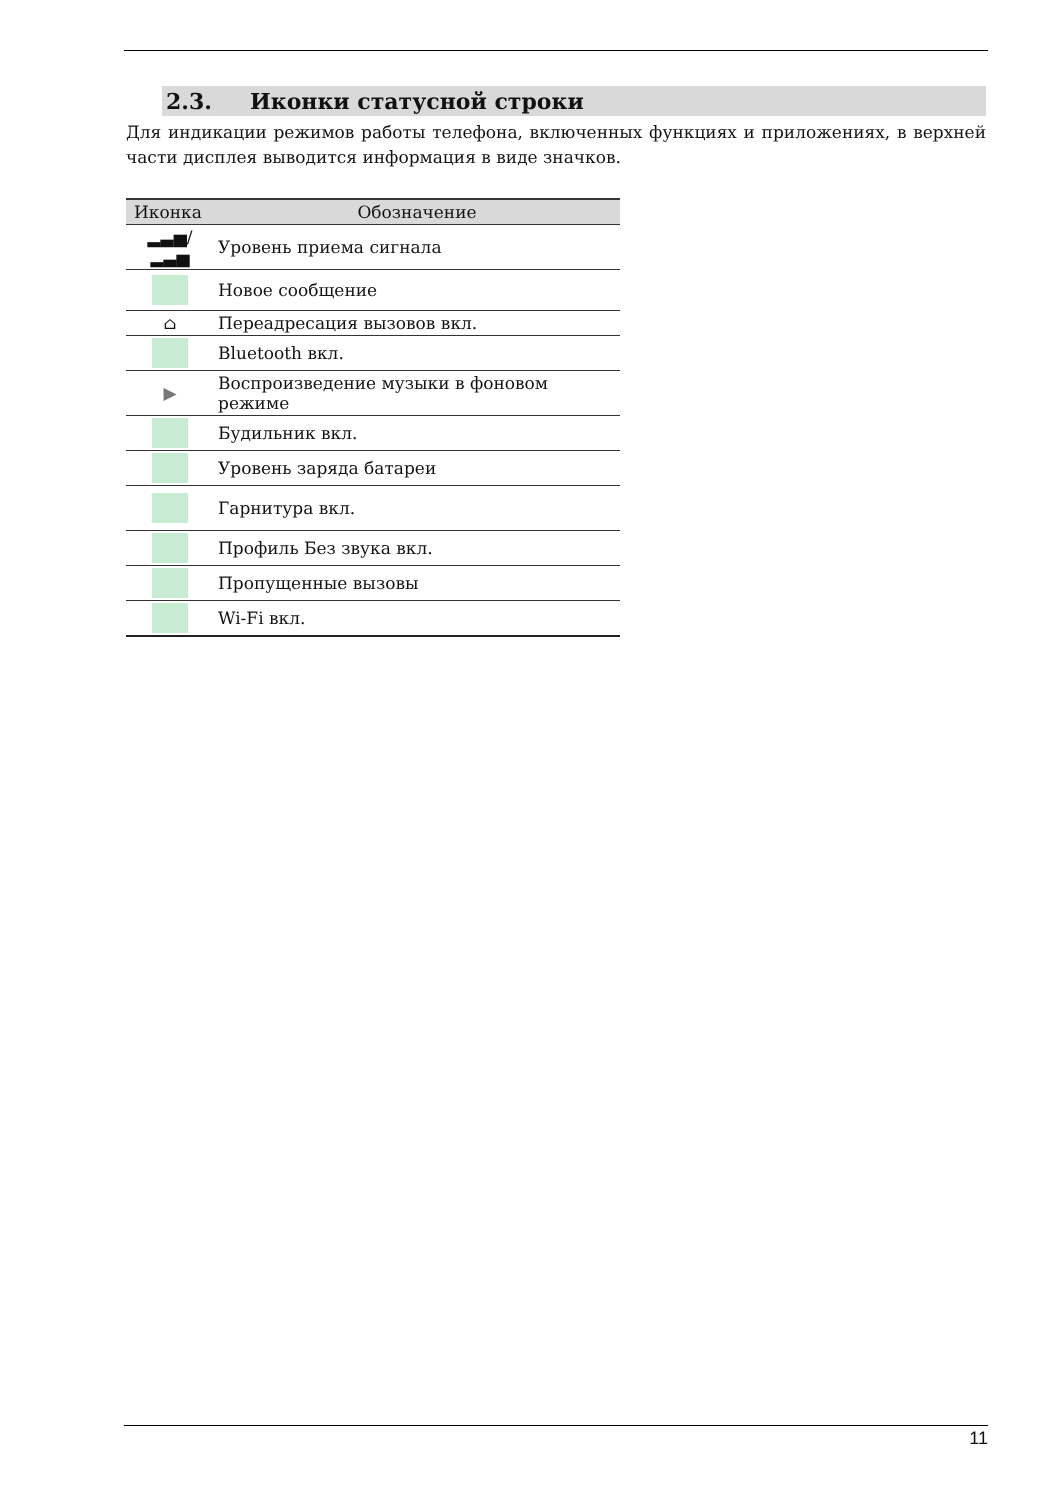2.3. Иконки статусной строки
Для индикации режимов работы телефона, включенных функциях и приложениях, в верхней части дисплея выводится информация в виде значков.
| Иконка | Обозначение |
| --- | --- |
| ▂▃▅/▂▃▅ | Уровень приема сигнала |
| | Новое сообщение |
| ⌂ | Переадресация вызовов вкл. |
| | Bluetooth вкл. |
| ▶ | Воспроизведение музыки в фоновом режиме |
| | Будильник вкл. |
| | Уровень заряда батареи |
| | Гарнитура вкл. |
| | Профиль Без звука вкл. |
| | Пропущенные вызовы |
| | Wi-Fi вкл. |
11